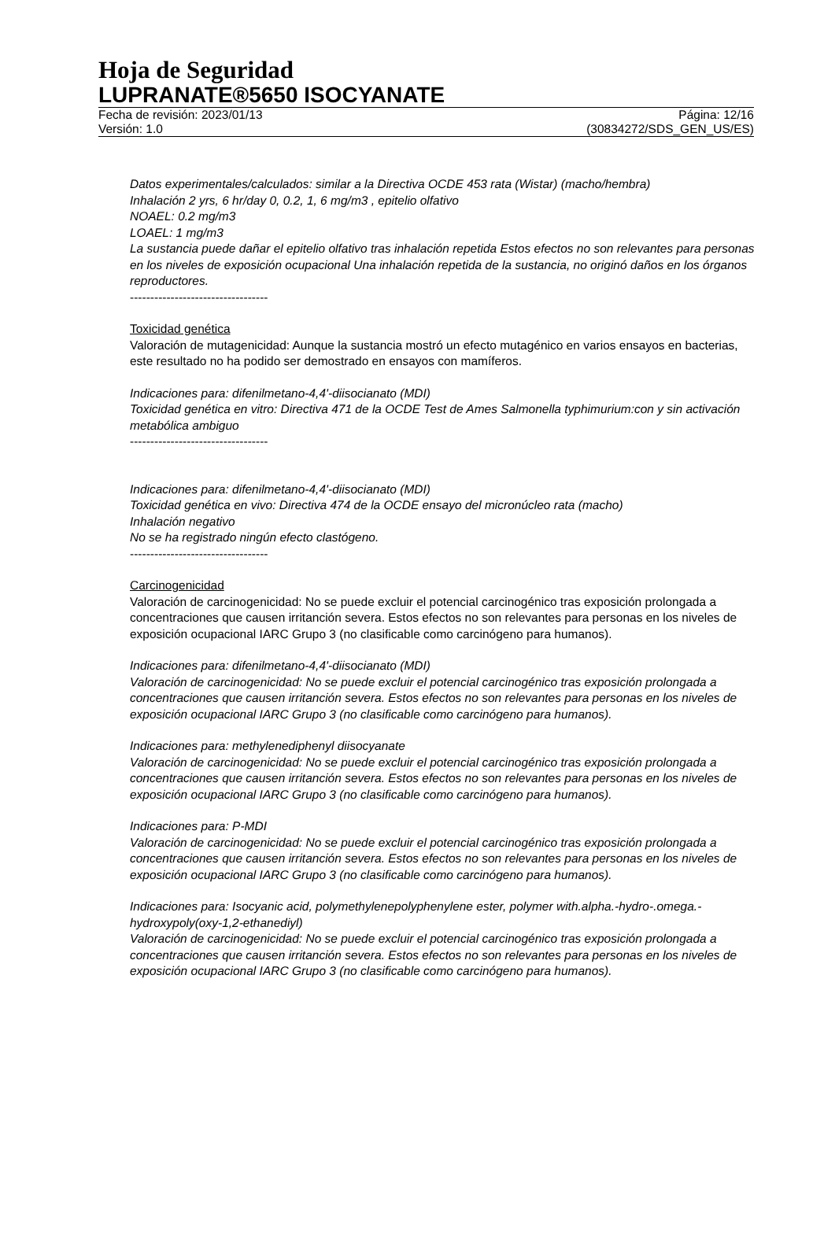Hoja de Seguridad
LUPRANATE®5650 ISOCYANATE
Fecha de revisión: 2023/01/13 Página: 12/16
Versión: 1.0 (30834272/SDS_GEN_US/ES)
Datos experimentales/calculados: similar a la Directiva OCDE 453 rata (Wistar) (macho/hembra)
Inhalación 2 yrs, 6 hr/day 0, 0.2, 1, 6 mg/m3 , epitelio olfativo
NOAEL: 0.2 mg/m3
LOAEL: 1 mg/m3
La sustancia puede dañar el epitelio olfativo tras inhalación repetida Estos efectos no son relevantes para personas en los niveles de exposición ocupacional Una inhalación repetida de la sustancia, no originó daños en los órganos reproductores.
----------------------------------
Toxicidad genética
Valoración de mutagenicidad: Aunque la sustancia mostró un efecto mutagénico en varios ensayos en bacterias, este resultado no ha podido ser demostrado en ensayos con mamíferos.
Indicaciones para: difenilmetano-4,4'-diisocianato (MDI)
Toxicidad genética en vitro: Directiva 471 de la OCDE Test de Ames Salmonella typhimurium:con y sin activación metabólica ambiguo
----------------------------------
Indicaciones para: difenilmetano-4,4'-diisocianato (MDI)
Toxicidad genética en vivo: Directiva 474 de la OCDE ensayo del micronúcleo rata (macho)
Inhalación negativo
No se ha registrado ningún efecto clastógeno.
----------------------------------
Carcinogenicidad
Valoración de carcinogenicidad: No se puede excluir el potencial carcinogénico tras exposición prolongada a concentraciones que causen irritanción severa. Estos efectos no son relevantes para personas en los niveles de exposición ocupacional IARC Grupo 3 (no clasificable como carcinógeno para humanos).
Indicaciones para: difenilmetano-4,4'-diisocianato (MDI)
Valoración de carcinogenicidad: No se puede excluir el potencial carcinogénico tras exposición prolongada a concentraciones que causen irritanción severa. Estos efectos no son relevantes para personas en los niveles de exposición ocupacional IARC Grupo 3 (no clasificable como carcinógeno para humanos).
Indicaciones para: methylenediphenyl diisocyanate
Valoración de carcinogenicidad: No se puede excluir el potencial carcinogénico tras exposición prolongada a concentraciones que causen irritanción severa. Estos efectos no son relevantes para personas en los niveles de exposición ocupacional IARC Grupo 3 (no clasificable como carcinógeno para humanos).
Indicaciones para: P-MDI
Valoración de carcinogenicidad: No se puede excluir el potencial carcinogénico tras exposición prolongada a concentraciones que causen irritanción severa. Estos efectos no son relevantes para personas en los niveles de exposición ocupacional IARC Grupo 3 (no clasificable como carcinógeno para humanos).
Indicaciones para: Isocyanic acid, polymethylenepolyphenylene ester, polymer with.alpha.-hydro-.omega.-hydroxypoly(oxy-1,2-ethanediyl)
Valoración de carcinogenicidad: No se puede excluir el potencial carcinogénico tras exposición prolongada a concentraciones que causen irritanción severa. Estos efectos no son relevantes para personas en los niveles de exposición ocupacional IARC Grupo 3 (no clasificable como carcinógeno para humanos).